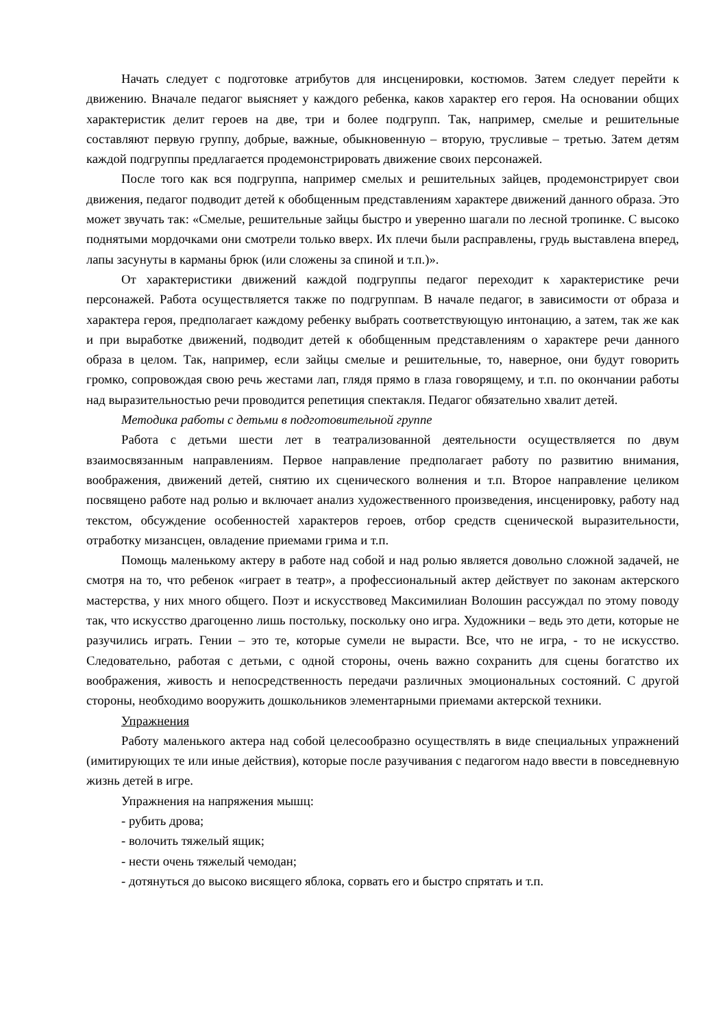Начать следует с подготовке атрибутов для инсценировки, костюмов. Затем следует перейти к движению. Вначале педагог выясняет у каждого ребенка, каков характер его героя. На основании общих характеристик делит героев на две, три и более подгрупп. Так, например, смелые и решительные составляют первую группу, добрые, важные, обыкновенную – вторую, трусливые – третью. Затем детям каждой подгруппы предлагается продемонстрировать движение своих персонажей.
После того как вся подгруппа, например смелых и решительных зайцев, продемонстрирует свои движения, педагог подводит детей к обобщенным представлениям характере движений данного образа. Это может звучать так: «Смелые, решительные зайцы быстро и уверенно шагали по лесной тропинке. С высоко поднятыми мордочками они смотрели только вверх. Их плечи были расправлены, грудь выставлена вперед, лапы засунуты в карманы брюк (или сложены за спиной и т.п.)».
От характеристики движений каждой подгруппы педагог переходит к характеристике речи персонажей. Работа осуществляется также по подгруппам. В начале педагог, в зависимости от образа и характера героя, предполагает каждому ребенку выбрать соответствующую интонацию, а затем, так же как и при выработке движений, подводит детей к обобщенным представлениям о характере речи данного образа в целом. Так, например, если зайцы смелые и решительные, то, наверное, они будут говорить громко, сопровождая свою речь жестами лап, глядя прямо в глаза говорящему, и т.п. по окончании работы над выразительностью речи проводится репетиция спектакля. Педагог обязательно хвалит детей.
Методика работы с детьми в подготовительной группе
Работа с детьми шести лет в театрализованной деятельности осуществляется по двум взаимосвязанным направлениям. Первое направление предполагает работу по развитию внимания, воображения, движений детей, снятию их сценического волнения и т.п. Второе направление целиком посвящено работе над ролью и включает анализ художественного произведения, инсценировку, работу над текстом, обсуждение особенностей характеров героев, отбор средств сценической выразительности, отработку мизансцен, овладение приемами грима и т.п.
Помощь маленькому актеру в работе над собой и над ролью является довольно сложной задачей, не смотря на то, что ребенок «играет в театр», а профессиональный актер действует по законам актерского мастерства, у них много общего. Поэт и искусствовед Максимилиан Волошин рассуждал по этому поводу так, что искусство драгоценно лишь постольку, поскольку оно игра. Художники – ведь это дети, которые не разучились играть. Гении – это те, которые сумели не вырасти. Все, что не игра, - то не искусство. Следовательно, работая с детьми, с одной стороны, очень важно сохранить для сцены богатство их воображения, живость и непосредственность передачи различных эмоциональных состояний. С другой стороны, необходимо вооружить дошкольников элементарными приемами актерской техники.
Упражнения
Работу маленького актера над собой целесообразно осуществлять в виде специальных упражнений (имитирующих те или иные действия), которые после разучивания с педагогом надо ввести в повседневную жизнь детей в игре.
Упражнения на напряжения мышц:
- рубить дрова;
- волочить тяжелый ящик;
- нести очень тяжелый чемодан;
- дотянуться до высоко висящего яблока, сорвать его и быстро спрятать и т.п.